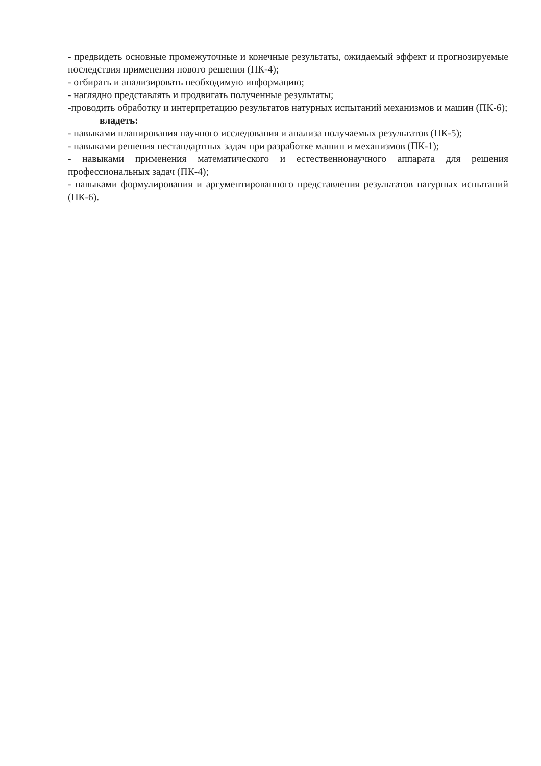- предвидеть основные промежуточные и конечные результаты, ожидаемый эффект и прогнозируемые последствия применения нового решения (ПК-4);
- отбирать и анализировать необходимую информацию;
- наглядно представлять и продвигать полученные результаты;
-проводить обработку и интерпретацию результатов натурных испытаний механизмов и машин (ПК-6);
владеть:
- навыками планирования научного исследования и анализа получаемых результатов (ПК-5);
- навыками решения нестандартных задач при разработке машин и механизмов (ПК-1);
- навыками применения математического и естественнонаучного аппарата для решения профессиональных задач (ПК-4);
- навыками формулирования и аргументированного представления результатов натурных испытаний (ПК-6).